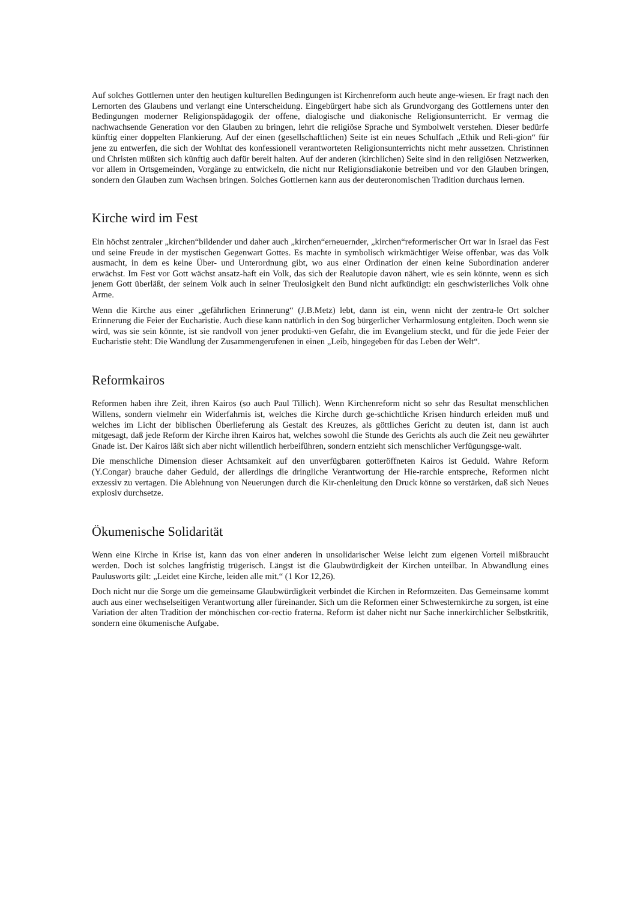Auf solches Gottlernen unter den heutigen kulturellen Bedingungen ist Kirchenreform auch heute ange-wiesen. Er fragt nach den Lernorten des Glaubens und verlangt eine Unterscheidung. Eingebürgert habe sich als Grundvorgang des Gottlernens unter den Bedingungen moderner Religionspädagogik der offene, dialogische und diakonische Religionsunterricht. Er vermag die nachwachsende Generation vor den Glauben zu bringen, lehrt die religiöse Sprache und Symbolwelt verstehen. Dieser bedürfe künftig einer doppelten Flankierung. Auf der einen (gesellschaftlichen) Seite ist ein neues Schulfach „Ethik und Reli-gion“ für jene zu entwerfen, die sich der Wohltat des konfessionell verantworteten Religionsunterrichts nicht mehr aussetzen. Christinnen und Christen müßten sich künftig auch dafür bereit halten. Auf der anderen (kirchlichen) Seite sind in den religiösen Netzwerken, vor allem in Ortsgemeinden, Vorgänge zu entwickeln, die nicht nur Religionsdiakonie betreiben und vor den Glauben bringen, sondern den Glauben zum Wachsen bringen. Solches Gottlernen kann aus der deuteronomischen Tradition durchaus lernen.
Kirche wird im Fest
Ein höchst zentraler „kirchen“bildender und daher auch „kirchen“erneuernder, „kirchen“reformerischer Ort war in Israel das Fest und seine Freude in der mystischen Gegenwart Gottes. Es machte in symbolisch wirkmächtiger Weise offenbar, was das Volk ausmacht, in dem es keine Über- und Unterordnung gibt, wo aus einer Ordination der einen keine Subordination anderer erwächst. Im Fest vor Gott wächst ansatz-haft ein Volk, das sich der Realutopie davon nähert, wie es sein könnte, wenn es sich jenem Gott überläßt, der seinem Volk auch in seiner Treulosigkeit den Bund nicht aufkündigt: ein geschwisterliches Volk ohne Arme.
Wenn die Kirche aus einer „gefährlichen Erinnerung“ (J.B.Metz) lebt, dann ist ein, wenn nicht der zentra-le Ort solcher Erinnerung die Feier der Eucharistie. Auch diese kann natürlich in den Sog bürgerlicher Verharmlosung entgleiten. Doch wenn sie wird, was sie sein könnte, ist sie randvoll von jener produkti-ven Gefahr, die im Evangelium steckt, und für die jede Feier der Eucharistie steht: Die Wandlung der Zusammengerufenen in einen „Leib, hingegeben für das Leben der Welt“.
Reformkairos
Reformen haben ihre Zeit, ihren Kairos (so auch Paul Tillich). Wenn Kirchenreform nicht so sehr das Resultat menschlichen Willens, sondern vielmehr ein Widerfahrnis ist, welches die Kirche durch ge-schichtliche Krisen hindurch erleiden muß und welches im Licht der biblischen Überlieferung als Gestalt des Kreuzes, als göttliches Gericht zu deuten ist, dann ist auch mitgesagt, daß jede Reform der Kirche ihren Kairos hat, welches sowohl die Stunde des Gerichts als auch die Zeit neu gewährter Gnade ist. Der Kairos läßt sich aber nicht willentlich herbeiführen, sondern entzieht sich menschlicher Verfügungsge-walt.
Die menschliche Dimension dieser Achtsamkeit auf den unverfügbaren gotteröffneten Kairos ist Geduld. Wahre Reform (Y.Congar) brauche daher Geduld, der allerdings die dringliche Verantwortung der Hie-rarchie entspreche, Reformen nicht exzessiv zu vertagen. Die Ablehnung von Neuerungen durch die Kir-chenleitung den Druck könne so verstärken, daß sich Neues explosiv durchsetze.
Ökumenische Solidarität
Wenn eine Kirche in Krise ist, kann das von einer anderen in unsolidarischer Weise leicht zum eigenen Vorteil mißbraucht werden. Doch ist solches langfristig trügerisch. Längst ist die Glaubwürdigkeit der Kirchen unteilbar. In Abwandlung eines Paulusworts gilt: „Leidet eine Kirche, leiden alle mit.“ (1 Kor 12,26).
Doch nicht nur die Sorge um die gemeinsame Glaubwürdigkeit verbindet die Kirchen in Reformzeiten. Das Gemeinsame kommt auch aus einer wechselseitigen Verantwortung aller füreinander. Sich um die Reformen einer Schwesternkirche zu sorgen, ist eine Variation der alten Tradition der mönchischen cor-rectio fraterna. Reform ist daher nicht nur Sache innerkirchlicher Selbstkritik, sondern eine ökumenische Aufgabe.